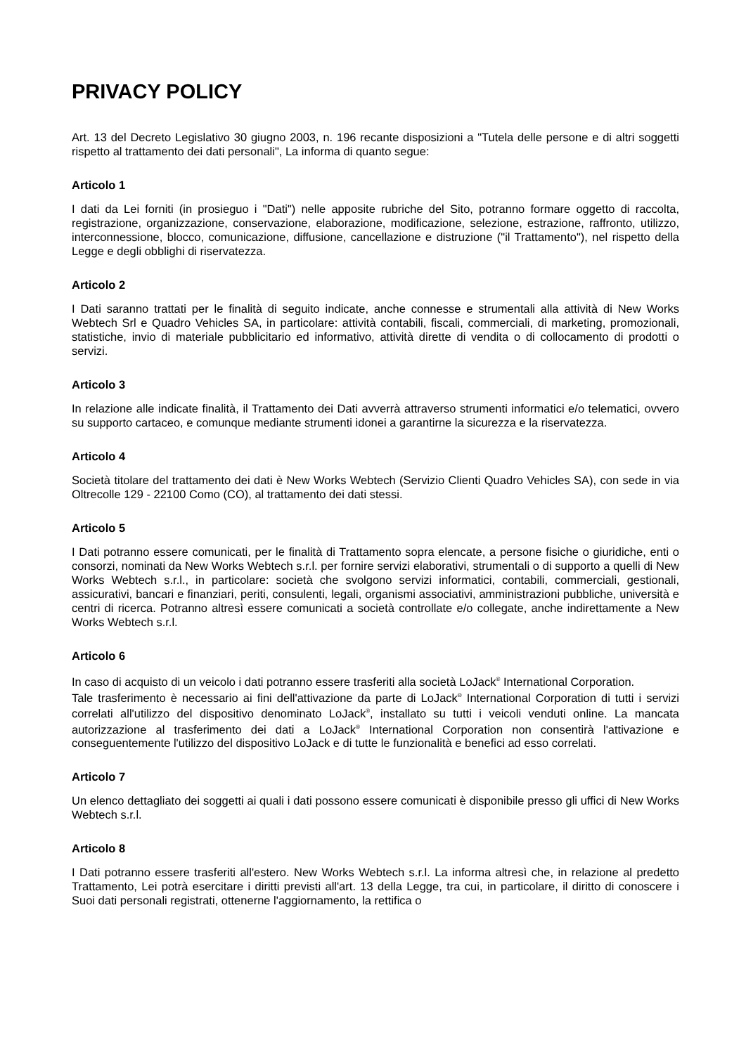PRIVACY POLICY
Art. 13 del Decreto Legislativo 30 giugno 2003, n. 196 recante disposizioni a "Tutela delle persone e di altri soggetti rispetto al trattamento dei dati personali", La informa di quanto segue:
Articolo 1
I dati da Lei forniti (in prosieguo i "Dati") nelle apposite rubriche del Sito, potranno formare oggetto di raccolta, registrazione, organizzazione, conservazione, elaborazione, modificazione, selezione, estrazione, raffronto, utilizzo, interconnessione, blocco, comunicazione, diffusione, cancellazione e distruzione ("il Trattamento"), nel rispetto della Legge e degli obblighi di riservatezza.
Articolo 2
I Dati saranno trattati per le finalità di seguito indicate, anche connesse e strumentali alla attività di New Works Webtech Srl e Quadro Vehicles SA, in particolare: attività contabili, fiscali, commerciali, di marketing, promozionali, statistiche, invio di materiale pubblicitario ed informativo, attività dirette di vendita o di collocamento di prodotti o servizi.
Articolo 3
In relazione alle indicate finalità, il Trattamento dei Dati avverrà attraverso strumenti informatici e/o telematici, ovvero su supporto cartaceo, e comunque mediante strumenti idonei a garantirne la sicurezza e la riservatezza.
Articolo 4
Società titolare del trattamento dei dati è New Works Webtech (Servizio Clienti Quadro Vehicles SA), con sede in via Oltrecolle 129 - 22100 Como (CO), al trattamento dei dati stessi.
Articolo 5
I Dati potranno essere comunicati, per le finalità di Trattamento sopra elencate, a persone fisiche o giuridiche, enti o consorzi, nominati da New Works Webtech s.r.l. per fornire servizi elaborativi, strumentali o di supporto a quelli di New Works Webtech s.r.l., in particolare: società che svolgono servizi informatici, contabili, commerciali, gestionali, assicurativi, bancari e finanziari, periti, consulenti, legali, organismi associativi, amministrazioni pubbliche, università e centri di ricerca. Potranno altresì essere comunicati a società controllate e/o collegate, anche indirettamente a New Works Webtech s.r.l.
Articolo 6
In caso di acquisto di un veicolo i dati potranno essere trasferiti alla società LoJack<sup>®</sup> International Corporation.
Tale trasferimento è necessario ai fini dell'attivazione da parte di LoJack<sup>®</sup> International Corporation di tutti i servizi correlati all'utilizzo del dispositivo denominato LoJack<sup>®</sup>, installato su tutti i veicoli venduti online. La mancata autorizzazione al trasferimento dei dati a LoJack<sup>®</sup> International Corporation non consentirà l'attivazione e conseguentemente l'utilizzo del dispositivo LoJack e di tutte le funzionalità e benefici ad esso correlati.
Articolo 7
Un elenco dettagliato dei soggetti ai quali i dati possono essere comunicati è disponibile presso gli uffici di New Works Webtech s.r.l.
Articolo 8
I Dati potranno essere trasferiti all'estero. New Works Webtech s.r.l. La informa altresì che, in relazione al predetto Trattamento, Lei potrà esercitare i diritti previsti all'art. 13 della Legge, tra cui, in particolare, il diritto di conoscere i Suoi dati personali registrati, ottenerne l'aggiornamento, la rettifica o